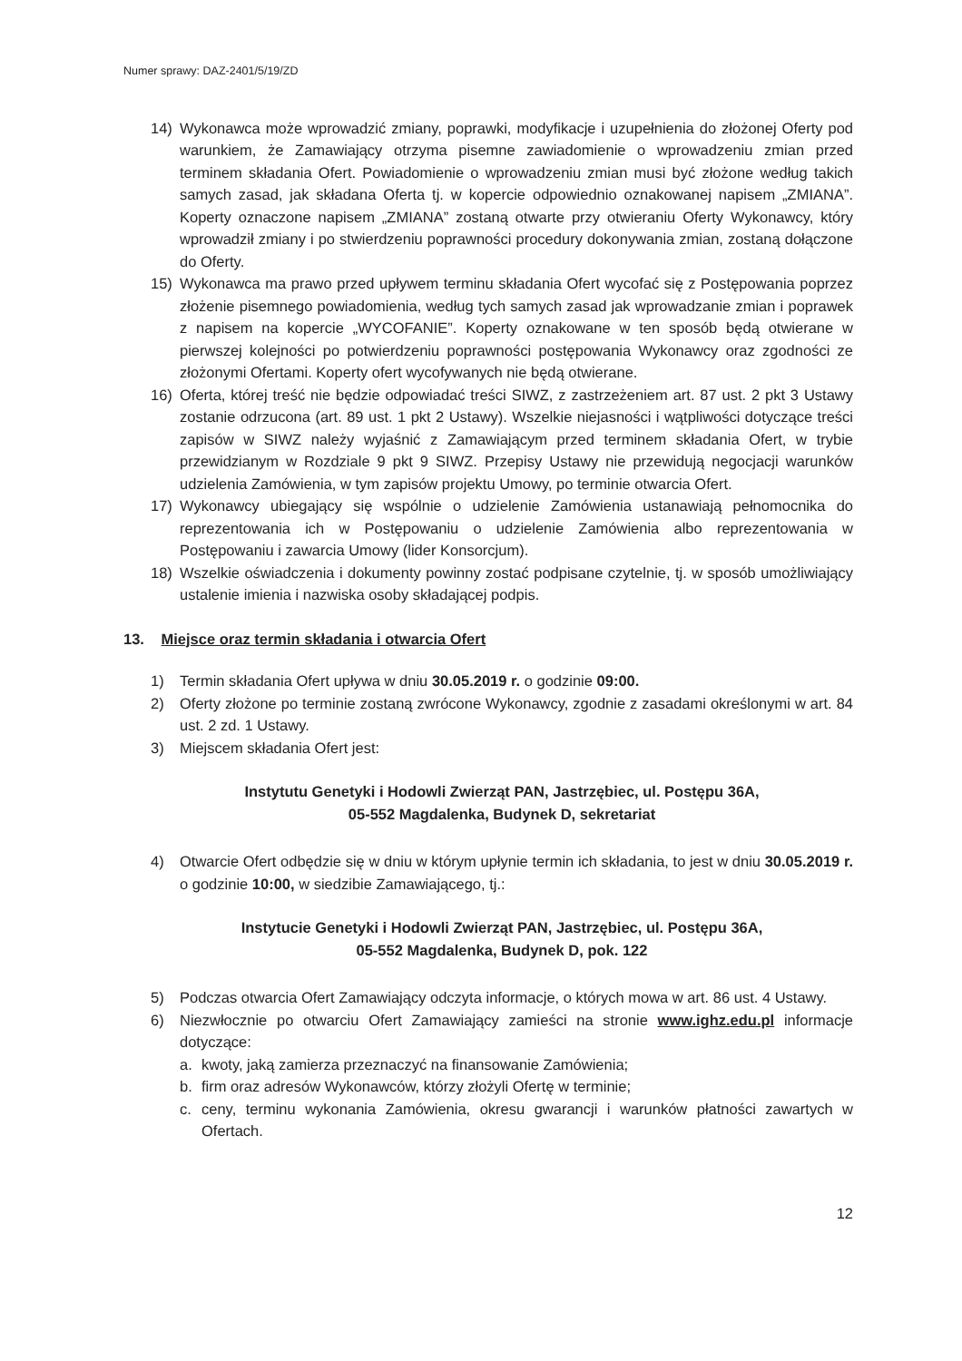Numer sprawy: DAZ-2401/5/19/ZD
14) Wykonawca może wprowadzić zmiany, poprawki, modyfikacje i uzupełnienia do złożonej Oferty pod warunkiem, że Zamawiający otrzyma pisemne zawiadomienie o wprowadzeniu zmian przed terminem składania Ofert. Powiadomienie o wprowadzeniu zmian musi być złożone według takich samych zasad, jak składana Oferta tj. w kopercie odpowiednio oznakowanej napisem „ZMIANA”. Koperty oznaczone napisem „ZMIANA” zostaną otwarte przy otwieraniu Oferty Wykonawcy, który wprowadził zmiany i po stwierdzeniu poprawności procedury dokonywania zmian, zostaną dołączone do Oferty.
15) Wykonawca ma prawo przed upływem terminu składania Ofert wycofać się z Postępowania poprzez złożenie pisemnego powiadomienia, według tych samych zasad jak wprowadzanie zmian i poprawek z napisem na kopercie „WYCOFANIE”. Koperty oznakowane w ten sposób będą otwierane w pierwszej kolejności po potwierdzeniu poprawności postępowania Wykonawcy oraz zgodności ze złożonymi Ofertami. Koperty ofert wycofywanych nie będą otwierane.
16) Oferta, której treść nie będzie odpowiadać treści SIWZ, z zastrzeżeniem art. 87 ust. 2 pkt 3 Ustawy zostanie odrzucona (art. 89 ust. 1 pkt 2 Ustawy). Wszelkie niejasności i wątpliwości dotyczące treści zapisów w SIWZ należy wyjaśnić z Zamawiającym przed terminem składania Ofert, w trybie przewidzianym w Rozdziale 9 pkt 9 SIWZ. Przepisy Ustawy nie przewidują negocjacji warunków udzielenia Zamówienia, w tym zapisów projektu Umowy, po terminie otwarcia Ofert.
17) Wykonawcy ubiegający się wspólnie o udzielenie Zamówienia ustanawiają pełnomocnika do reprezentowania ich w Postępowaniu o udzielenie Zamówienia albo reprezentowania w Postępowaniu i zawarcia Umowy (lider Konsorcjum).
18) Wszelkie oświadczenia i dokumenty powinny zostać podpisane czytelnie, tj. w sposób umożliwiający ustalenie imienia i nazwiska osoby składającej podpis.
13. Miejsce oraz termin składania i otwarcia Ofert
1) Termin składania Ofert upływa w dniu 30.05.2019 r. o godzinie 09:00.
2) Oferty złożone po terminie zostaną zwrócone Wykonawcy, zgodnie z zasadami określonymi w art. 84 ust. 2 zd. 1 Ustawy.
3) Miejscem składania Ofert jest:
Instytutu Genetyki i Hodowli Zwierząt PAN, Jastrzębiec, ul. Postępu 36A,
05-552 Magdalenka, Budynek D, sekretariat
4) Otwarcie Ofert odbędzie się w dniu w którym upłynie termin ich składania, to jest w dniu 30.05.2019 r. o godzinie 10:00, w siedzibie Zamawiającego, tj.:
Instytucie Genetyki i Hodowli Zwierząt PAN, Jastrzębiec, ul. Postępu 36A,
05-552 Magdalenka, Budynek D, pok. 122
5) Podczas otwarcia Ofert Zamawiający odczyta informacje, o których mowa w art. 86 ust. 4 Ustawy.
6) Niezwłocznie po otwarciu Ofert Zamawiający zamieści na stronie www.ighz.edu.pl informacje dotyczące:
a. kwoty, jaką zamierza przeznaczyć na finansowanie Zamówienia;
b. firm oraz adresów Wykonawców, którzy złożyli Ofertę w terminie;
c. ceny, terminu wykonania Zamówienia, okresu gwarancji i warunków płatności zawartych w Ofertach.
12